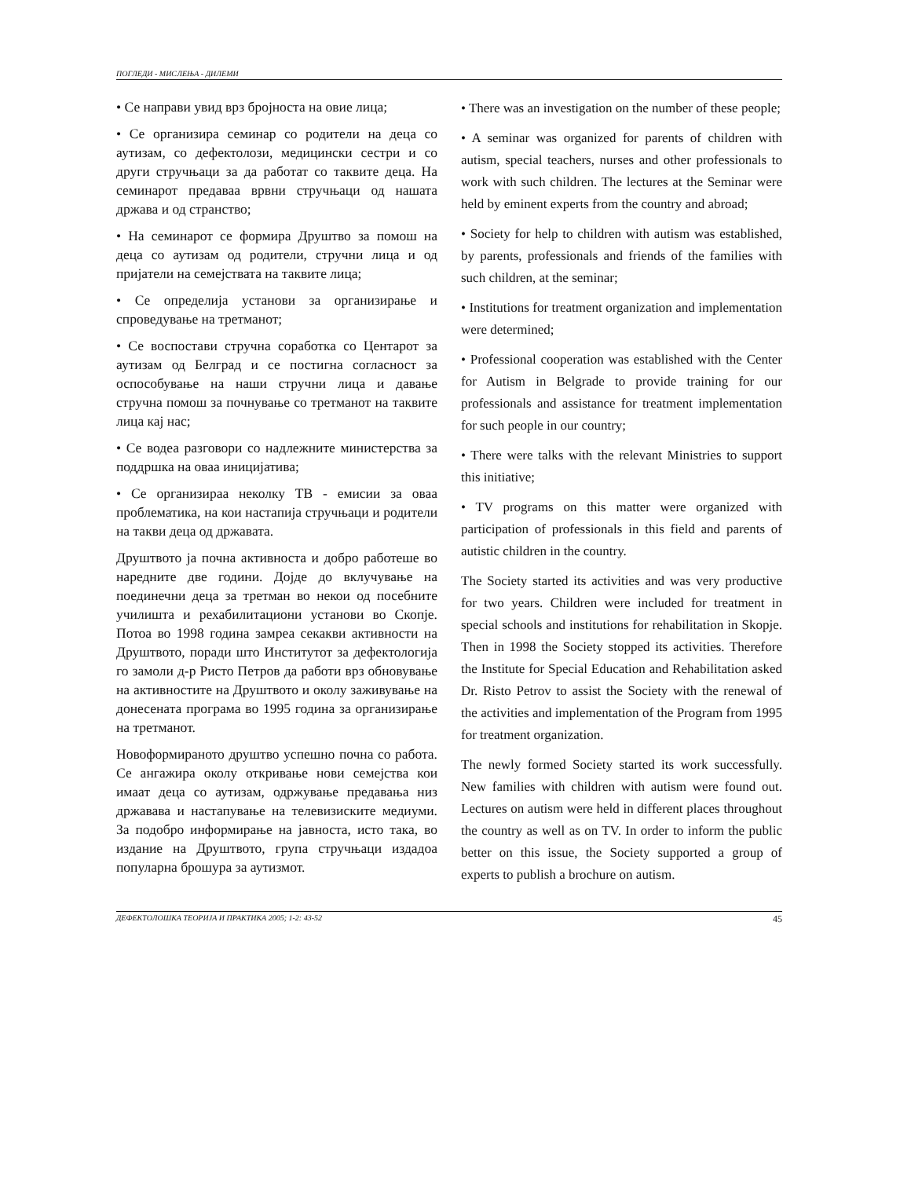ПОГЛЕДИ - МИСЛЕЊА - ДИЛЕМИ
• Се направи увид врз бројноста на овие лица;
• Се организира семинар со родители на деца со аутизам, со дефектолози, медицински сестри и со други стручњаци за да работат со таквите деца. На семинарот предаваа врвни стручњаци од нашата држава и од странство;
• На семинарот се формира Друштво за помош на деца со аутизам од родители, стручни лица и од пријатели на семејствата на таквите лица;
• Се определија установи за организирање и спроведување на третманот;
• Се воспостави стручна соработка со Центарот за аутизам од Белград и се постигна согласност за оспособување на наши стручни лица и давање стручна помош за почнување со третманот на таквите лица кај нас;
• Се водеа разговори со надлежните министерства за поддршка на оваа иницијатива;
• Се организираа неколку ТВ - емисии за оваа проблематика, на кои настапија стручњаци и родители на такви деца од државата.
Друштвото ја почна активноста и добро работеше во наредните две години. Дојде до вклучување на поединечни деца за третман во некои од посебните училишта и рехабилитациони установи во Скопје. Потоа во 1998 година замреа секакви активности на Друштвото, поради што Институтот за дефектологија го замоли д-р Ристо Петров да работи врз обновување на активностите на Друштвото и околу заживување на донесената програма во 1995 година за организирање на третманот.
Новоформираното друштво успешно почна со работа. Се ангажира околу откривање нови семејства кои имаат деца со аутизам, одржување предавања низ државава и настапување на телевизиските медиуми. За подобро информирање на јавноста, исто така, во издание на Друштвото, група стручњаци издадоа популарна брошура за аутизмот.
• There was an investigation on the number of these people;
• A seminar was organized for parents of children with autism, special teachers, nurses and other professionals to work with such children. The lectures at the Seminar were held by eminent experts from the country and abroad;
• Society for help to children with autism was established, by parents, professionals and friends of the families with such children, at the seminar;
• Institutions for treatment organization and implementation were determined;
• Professional cooperation was established with the Center for Autism in Belgrade to provide training for our professionals and assistance for treatment implementation for such people in our country;
• There were talks with the relevant Ministries to support this initiative;
• TV programs on this matter were organized with participation of professionals in this field and parents of autistic children in the country.
The Society started its activities and was very productive for two years. Children were included for treatment in special schools and institutions for rehabilitation in Skopje. Then in 1998 the Society stopped its activities. Therefore the Institute for Special Education and Rehabilitation asked Dr. Risto Petrov to assist the Society with the renewal of the activities and implementation of the Program from 1995 for treatment organization.
The newly formed Society started its work successfully. New families with children with autism were found out. Lectures on autism were held in different places throughout the country as well as on TV. In order to inform the public better on this issue, the Society supported a group of experts to publish a brochure on autism.
ДЕФЕКТОЛОШКА ТЕОРИЈА И ПРАКТИКА 2005; 1-2: 43-52 45